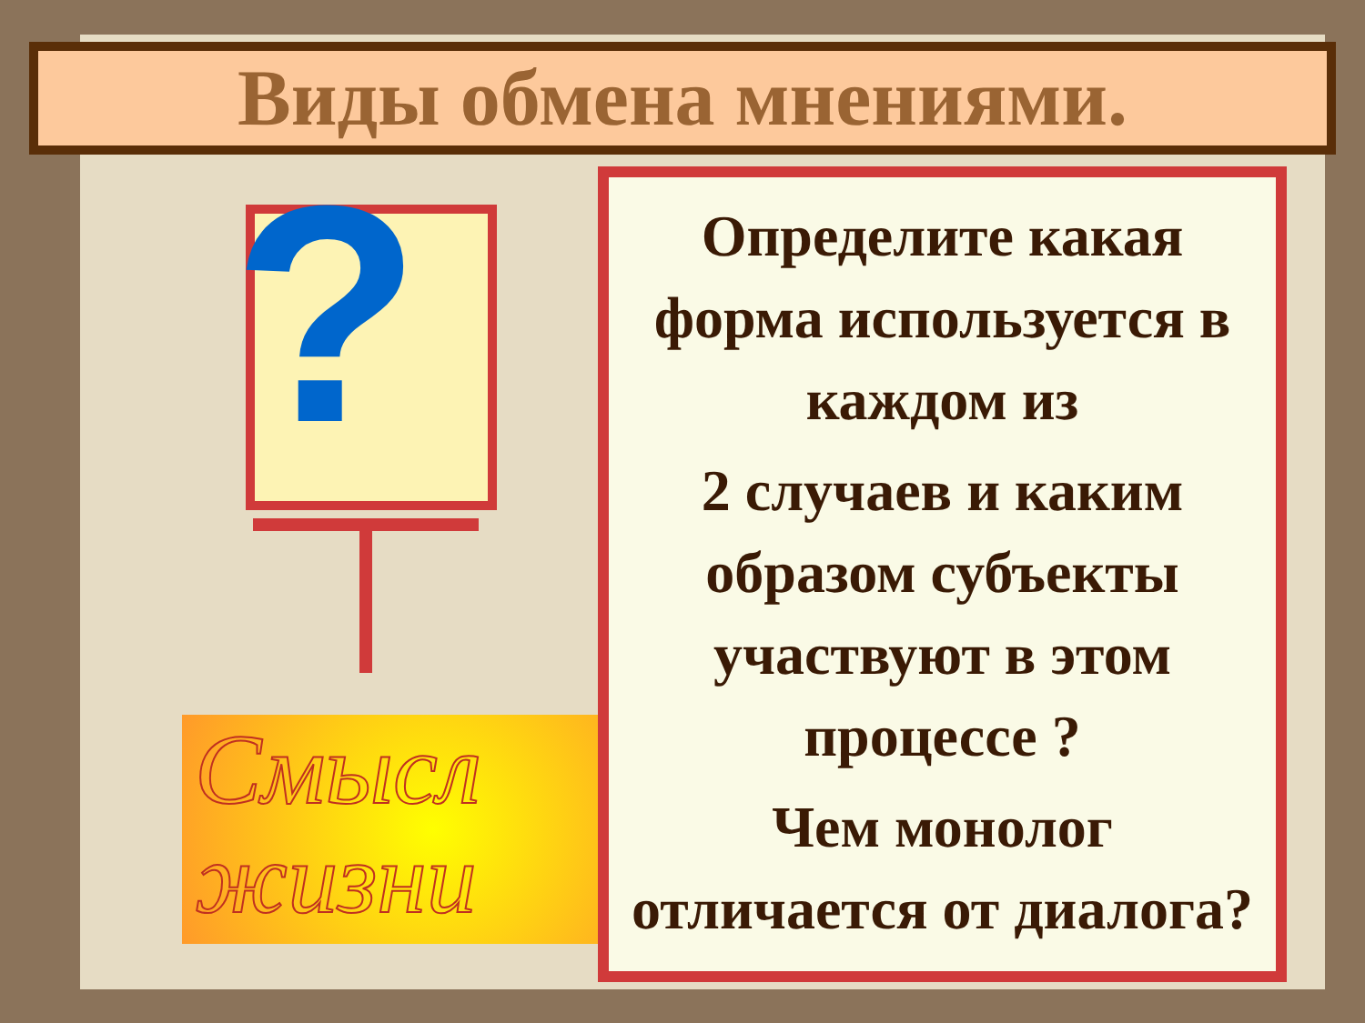Виды обмена мнениями.
?
Смысл жизни
Определите какая форма используется в каждом из
2 случаев и каким образом субъекты участвуют в этом процессе ?
Чем монолог отличается от диалога?